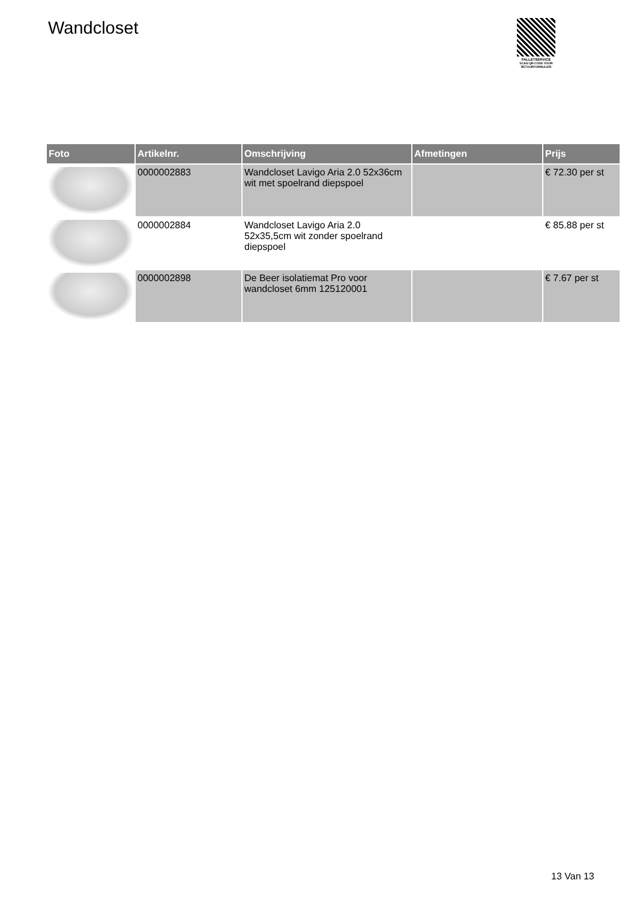Wandcloset
PALLETSERVICE
SCAN QR-CODE VOOR
RETOURFORMULIER
| Foto | Artikelnr. | Omschrijving | Afmetingen | Prijs |
| --- | --- | --- | --- | --- |
| | 0000002883 | Wandcloset Lavigo Aria 2.0 52x36cm wit met spoelrand diepspoel | | € 72.30 per st |
| | 0000002884 | Wandcloset Lavigo Aria 2.0 52x35,5cm wit zonder spoelrand diepspoel | | € 85.88 per st |
| | 0000002898 | De Beer isolatiemat Pro voor wandcloset 6mm 125120001 | | € 7.67 per st |
13 Van 13